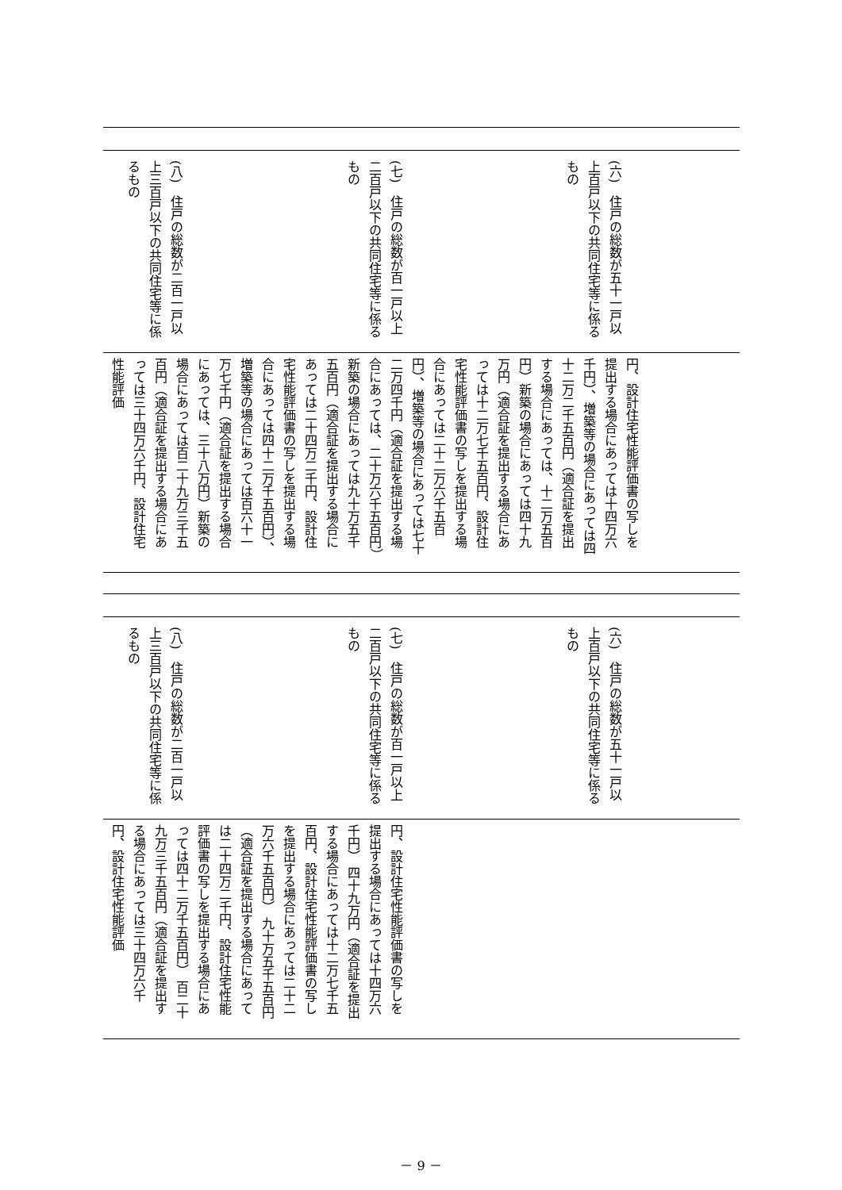(六)　住戸の総数が五十一戸以上百戸以下の共同住宅等に係るもの
(七)　住戸の総数が百一戸以上二百戸以下の共同住宅等に係るもの
(八)　住戸の総数が二百一戸以上三百戸以下の共同住宅等に係るもの
円、設計住宅性能評価書の写しを提出する場合にあっては十四万六千円）、増築等の場合にあっては四十二万二千五百円（適合証を提出する場合にあっては、十二万五百円）新築の場合にあっては四十九万円（適合証を提出する場合にあっては十二万七千五百円、設計住宅性能評価書の写しを提出する場合にあっては二十二万六千五百円）、増築等の場合にあっては七十二万四千円（適合証を提出する場合にあっては、二十万六千五百円）新築の場合にあっては九十万五千五百円（適合証を提出する場合にあっては二十四万二千円、設計住宅性能評価書の写しを提出する場合にあっては四十二万千五百円）、増築等の場合にあっては百六十一万七千円（適合証を提出する場合にあっては、三十八万円）新築の場合にあっては百二十九万三千五百円（適合証を提出する場合にあっては三十四万六千円、設計住宅性能評価
(六)　住戸の総数が五十一戸以上百戸以下の共同住宅等に係るもの
(七)　住戸の総数が百一戸以上二百戸以下の共同住宅等に係るもの
(八)　住戸の総数が二百一戸以上三百戸以下の共同住宅等に係るもの
円、設計住宅性能評価書の写しを提出する場合にあっては十四万六千円） 四十九万円（適合証を提出する場合にあっては十二万七千五百円、設計住宅性能評価書の写しを提出する場合にあっては二十二万六千五百円） 九十万五千五百円（適合証を提出する場合にあっては二十四万二千円、設計住宅性能評価書の写しを提出する場合にあっては四十二万千五百円） 百二十九万三千五百円（適合証を提出する場合にあっては三十四万六千円、設計住宅性能評価
－ 9 －